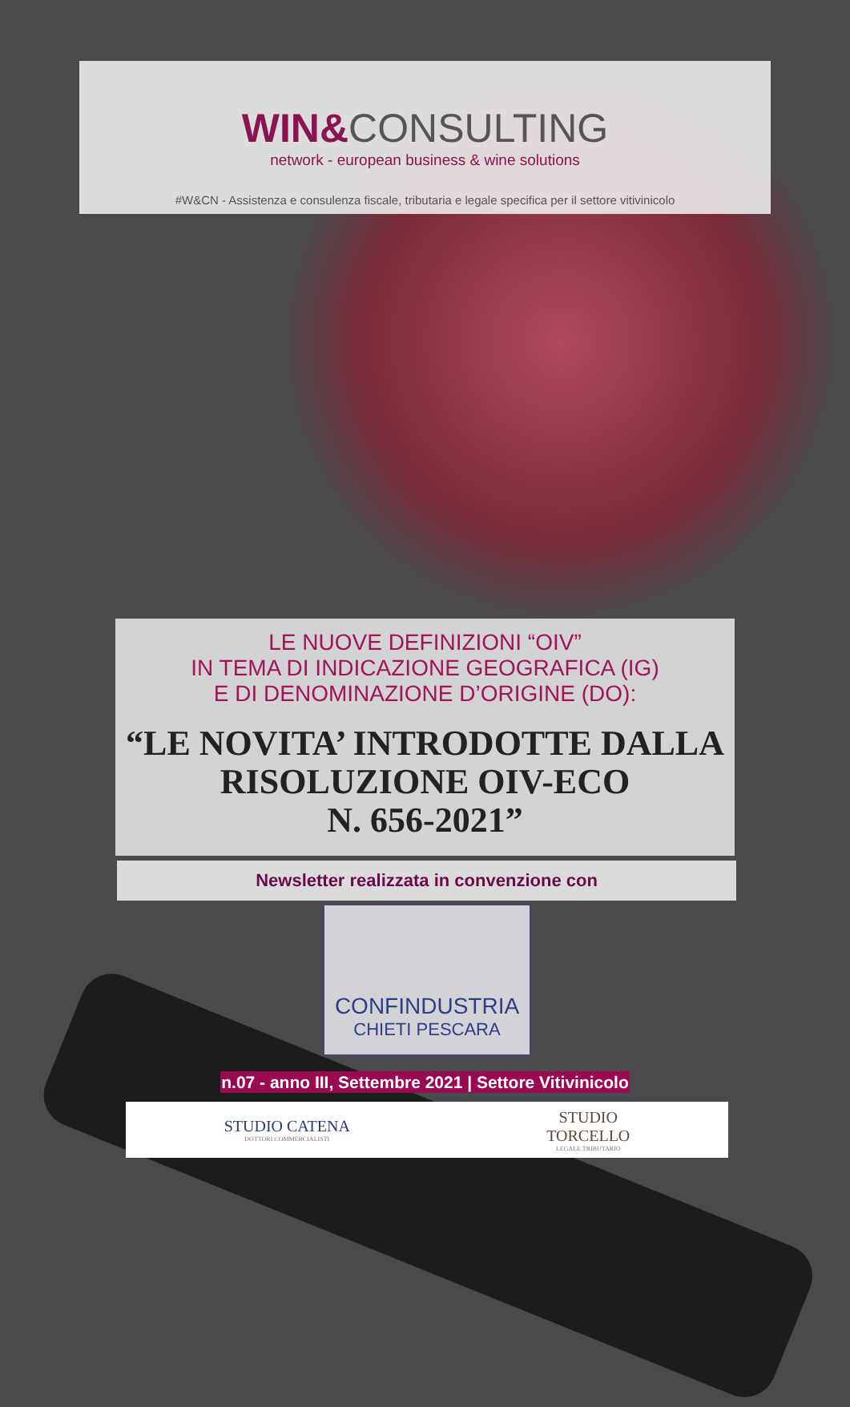WIN&CONSULTING
network - european business & wine solutions
#W&CN - Assistenza e consulenza fiscale, tributaria e legale specifica per il settore vitivinicolo
LE NUOVE DEFINIZIONI “OIV”
IN TEMA DI INDICAZIONE GEOGRAFICA (IG)
E DI DENOMINAZIONE D’ORIGINE (DO):
“LE NOVITA’ INTRODOTTE DALLA RISOLUZIONE OIV-ECO
N. 656-2021”
Newsletter realizzata in convenzione con
CONFINDUSTRIA
CHIETI PESCARA
n.07 - anno III, Settembre 2021 | Settore Vitivinicolo
STUDIO CATENA
DOTTORI COMMERCIALISTI
STUDIO
TORCELLO
LEGALE TRIBUTARIO